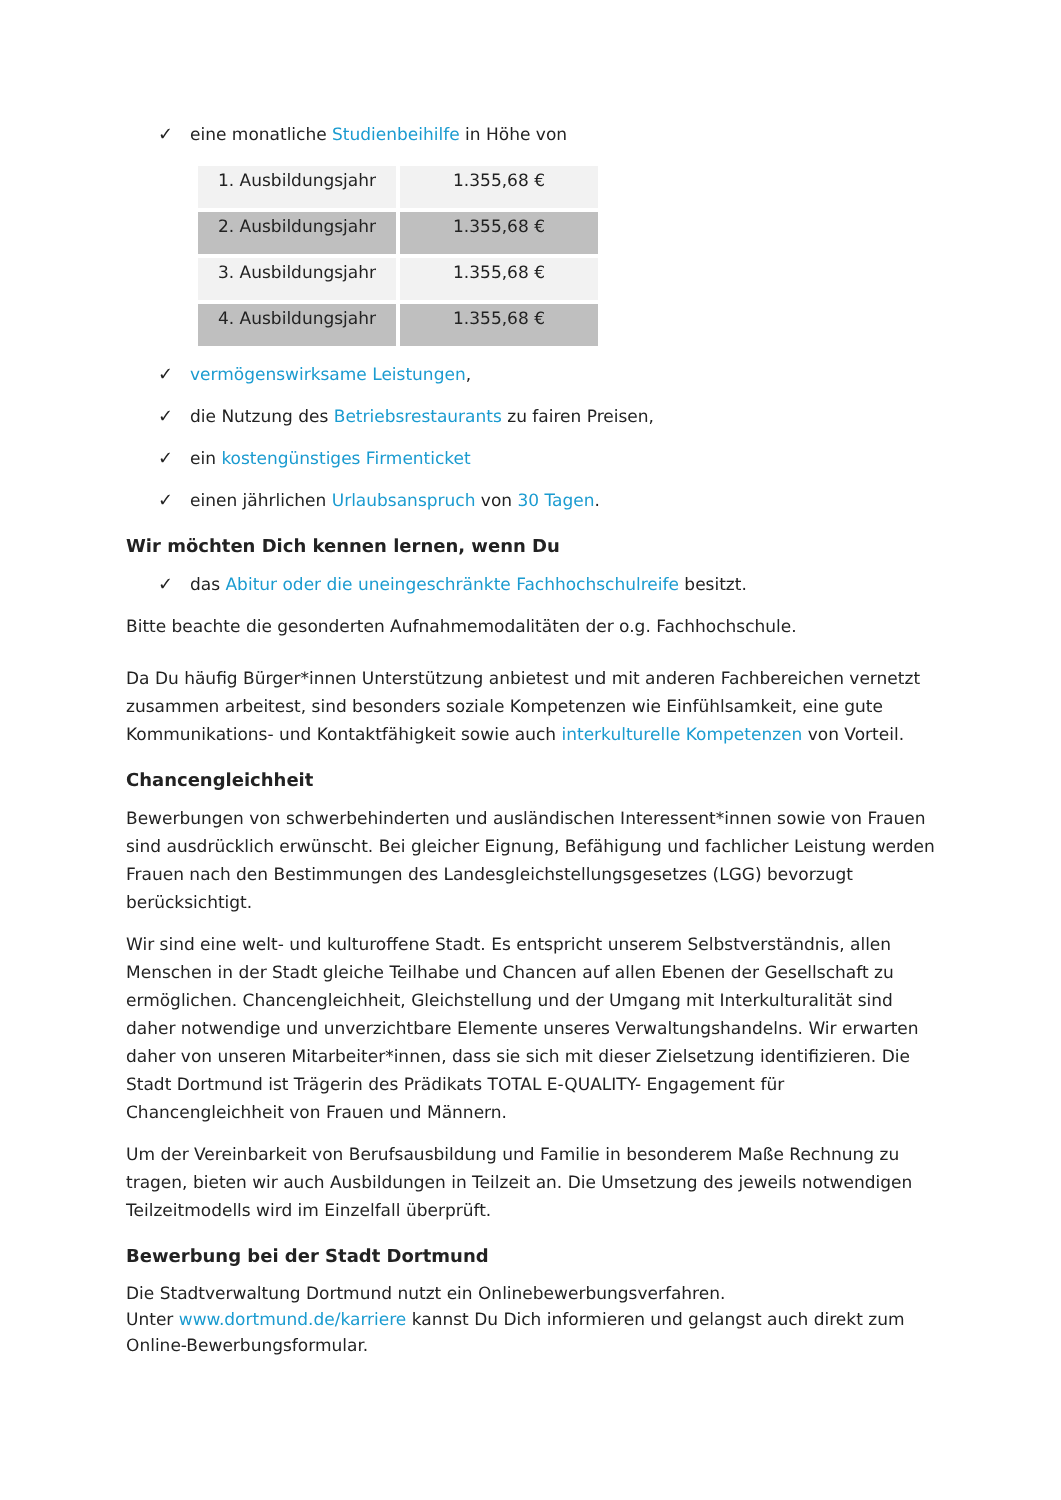✓ eine monatliche Studienbeihilfe in Höhe von
| 1. Ausbildungsjahr | 1.355,68 € |
| 2. Ausbildungsjahr | 1.355,68 € |
| 3. Ausbildungsjahr | 1.355,68 € |
| 4. Ausbildungsjahr | 1.355,68 € |
✓ vermögenswirksame Leistungen,
✓ die Nutzung des Betriebsrestaurants zu fairen Preisen,
✓ ein kostengünstiges Firmenticket
✓ einen jährlichen Urlaubsanspruch von 30 Tagen.
Wir möchten Dich kennen lernen, wenn Du
✓ das Abitur oder die uneingeschränkte Fachhochschulreife besitzt.
Bitte beachte die gesonderten Aufnahmemodalitäten der o.g. Fachhochschule.
Da Du häufig Bürger*innen Unterstützung anbietest und mit anderen Fachbereichen vernetzt zusammen arbeitest, sind besonders soziale Kompetenzen wie Einfühlsamkeit, eine gute Kommunikations- und Kontaktfähigkeit sowie auch interkulturelle Kompetenzen von Vorteil.
Chancengleichheit
Bewerbungen von schwerbehinderten und ausländischen Interessent*innen sowie von Frauen sind ausdrücklich erwünscht. Bei gleicher Eignung, Befähigung und fachlicher Leistung werden Frauen nach den Bestimmungen des Landesgleichstellungsgesetzes (LGG) bevorzugt berücksichtigt.
Wir sind eine welt- und kulturoffene Stadt. Es entspricht unserem Selbstverständnis, allen Menschen in der Stadt gleiche Teilhabe und Chancen auf allen Ebenen der Gesellschaft zu ermöglichen. Chancengleichheit, Gleichstellung und der Umgang mit Interkulturalität sind daher notwendige und unverzichtbare Elemente unseres Verwaltungshandelns. Wir erwarten daher von unseren Mitarbeiter*innen, dass sie sich mit dieser Zielsetzung identifizieren. Die Stadt Dortmund ist Trägerin des Prädikats TOTAL E-QUALITY- Engagement für Chancengleichheit von Frauen und Männern.
Um der Vereinbarkeit von Berufsausbildung und Familie in besonderem Maße Rechnung zu tragen, bieten wir auch Ausbildungen in Teilzeit an. Die Umsetzung des jeweils notwendigen Teilzeitmodells wird im Einzelfall überprüft.
Bewerbung bei der Stadt Dortmund
Die Stadtverwaltung Dortmund nutzt ein Onlinebewerbungsverfahren.
Unter www.dortmund.de/karriere kannst Du Dich informieren und gelangst auch direkt zum Online-Bewerbungsformular.